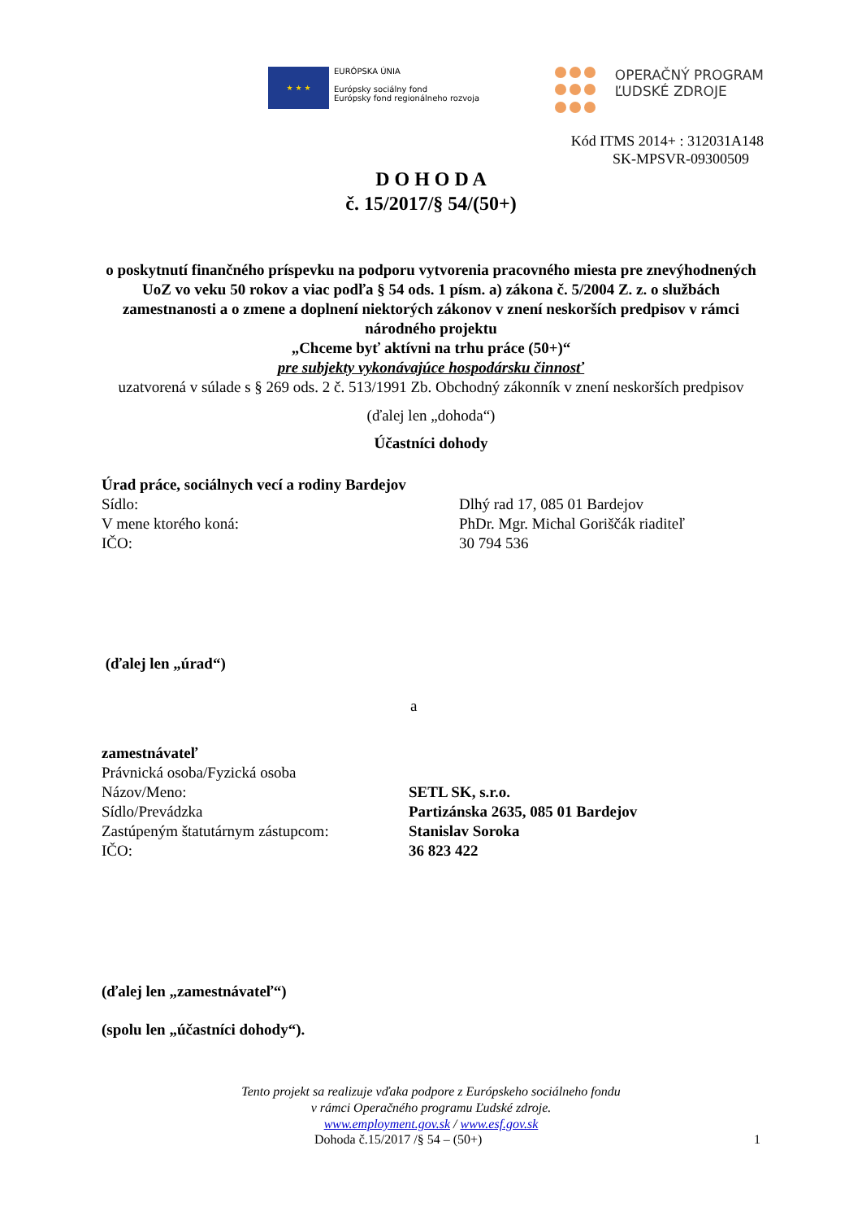★ ★ ★
EURÓPSKA ÚNIA
Európsky sociálny fond
Európsky fond regionálneho rozvoja
OPERAČNÝ PROGRAM
ĽUDSKÉ ZDROJE
Kód ITMS 2014+ : 312031A148
SK-MPSVR-09300509
D O H O D A
č. 15/2017/§ 54/(50+)
o poskytnutí finančného príspevku na podporu vytvorenia pracovného miesta pre znevýhodnených UoZ vo veku 50 rokov a viac podľa § 54 ods. 1 písm. a) zákona č. 5/2004 Z. z. o službách zamestnanosti a o zmene a doplnení niektorých zákonov v znení neskorších predpisov v rámci národného projektu
„Chceme byť aktívni na trhu práce (50+)“
pre subjekty vykonávajúce hospodársku činnosť
uzatvorená v súlade s § 269 ods. 2 č. 513/1991 Zb. Obchodný zákonník v znení neskorších predpisov
(ďalej len „dohoda“)
Účastníci dohody
Úrad práce, sociálnych vecí a rodiny Bardejov
Sídlo: Dlhý rad 17, 085 01 Bardejov
V mene ktorého koná: PhDr. Mgr. Michal Goriščák riaditeľ
IČO: 30 794 536
(ďalej len „úrad“)
a
zamestnávateľ
Právnická osoba/Fyzická osoba
Názov/Meno: SETL SK, s.r.o.
Sídlo/Prevádzka Partizánska 2635, 085 01 Bardejov
Zastúpeným štatutárnym zástupcom: Stanislav Soroka
IČO: 36 823 422
(ďalej len „zamestnávateľ“)
(spolu len „účastníci dohody“).
Tento projekt sa realizuje vďaka podpore z Európskeho sociálneho fondu
v rámci Operačného programu Ľudské zdroje.
www.employment.gov.sk / www.esf.gov.sk
Dohoda č.15/2017 /§ 54 – (50+) 1